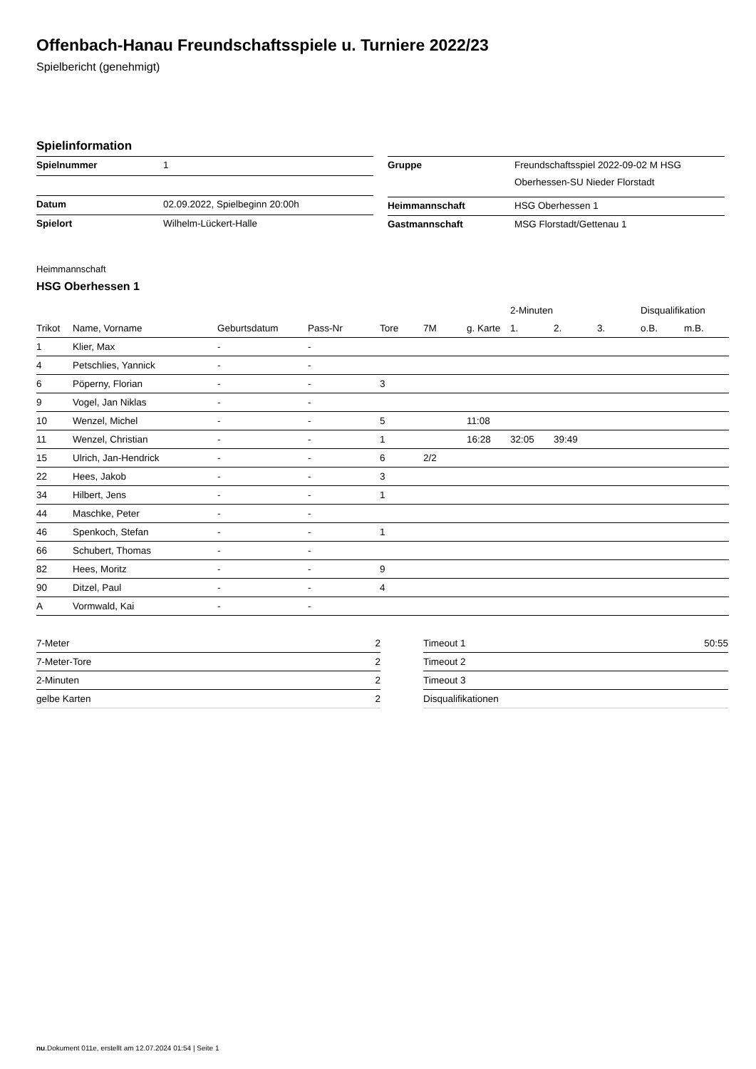Offenbach-Hanau Freundschaftsspiele u. Turniere 2022/23
Spielbericht (genehmigt)
Spielinformation
| Spielnummer | 1 |
| Datum | 02.09.2022, Spielbeginn 20:00h |
| Spielort | Wilhelm-Lückert-Halle |
| Gruppe | Freundschaftsspiel 2022-09-02 M HSG Oberhessen-SU Nieder Florstadt |
| Heimmannschaft | HSG Oberhessen 1 |
| Gastmannschaft | MSG Florstadt/Gettenau 1 |
Heimmannschaft
HSG Oberhessen 1
| | | | | | | | 2-Minuten | | | Disqualifikation | |
| --- | --- | --- | --- | --- | --- | --- | --- | --- | --- | --- | --- |
| Trikot | Name, Vorname | Geburtsdatum | Pass-Nr | Tore | 7M | g. Karte | 1. | 2. | 3. | o.B. | m.B. |
| 1 | Klier, Max | - | - | | | | | | | | |
| 4 | Petschlies, Yannick | - | - | | | | | | | | |
| 6 | Pöperny, Florian | - | - | 3 | | | | | | | |
| 9 | Vogel, Jan Niklas | - | - | | | | | | | | |
| 10 | Wenzel, Michel | - | - | 5 | | 11:08 | | | | | |
| 11 | Wenzel, Christian | - | - | 1 | | 16:28 | 32:05 | 39:49 | | | |
| 15 | Ulrich, Jan-Hendrick | - | - | 6 | 2/2 | | | | | | |
| 22 | Hees, Jakob | - | - | 3 | | | | | | | |
| 34 | Hilbert, Jens | - | - | 1 | | | | | | | |
| 44 | Maschke, Peter | - | - | | | | | | | | |
| 46 | Spenkoch, Stefan | - | - | 1 | | | | | | | |
| 66 | Schubert, Thomas | - | - | | | | | | | | |
| 82 | Hees, Moritz | - | - | 9 | | | | | | | |
| 90 | Ditzel, Paul | - | - | 4 | | | | | | | |
| A | Vormwald, Kai | - | - | | | | | | | | |
| 7-Meter | 2 |
| 7-Meter-Tore | 2 |
| 2-Minuten | 2 |
| gelbe Karten | 2 |
| Timeout 1 | 50:55 |
| Timeout 2 | |
| Timeout 3 | |
| Disqualifikationen | |
nu.Dokument 011e, erstellt am 12.07.2024 01:54 | Seite 1